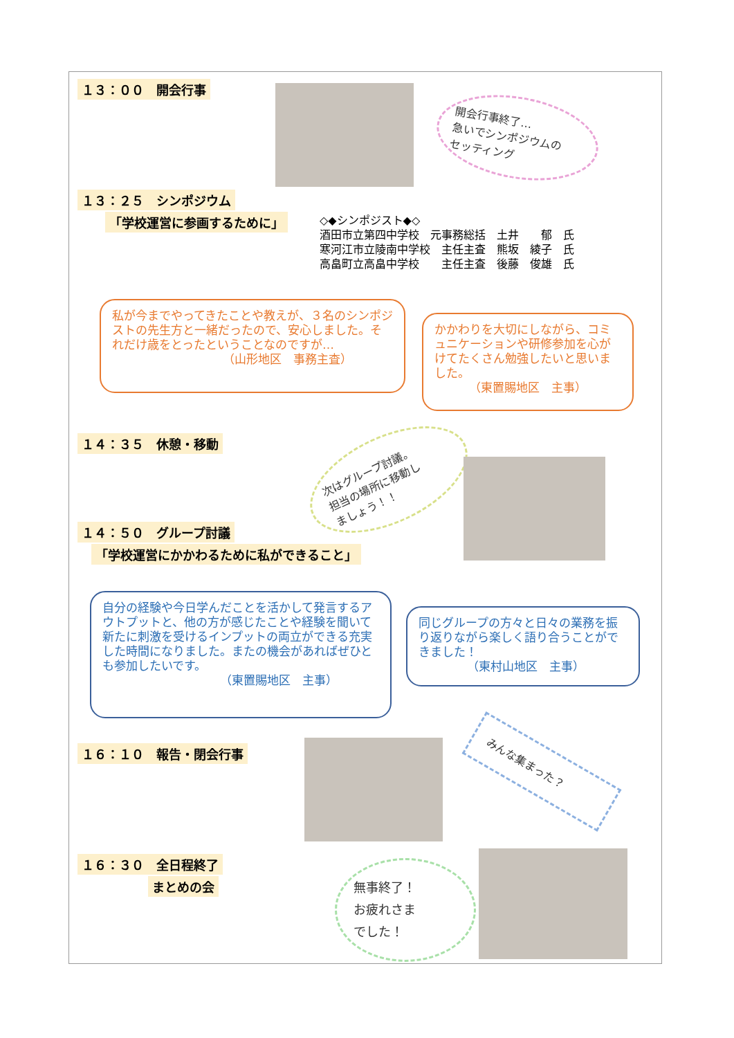１３：００　開会行事
開会行事終了…
急いでシンポジウムの
セッティング
１３：２５　シンポジウム
「学校運営に参画するために」
◇◆シンポジスト◆◇
酒田市立第四中学校　元事務総括　土井　　郁　氏
寒河江市立陵南中学校　主任主査　熊坂　綾子　氏
高畠町立高畠中学校　　主任主査　後藤　俊雄　氏
私が今までやってきたことや教えが、３名のシンポジストの先生方と一緒だったので、安心しました。それだけ歳をとったということなのですが…
（山形地区　事務主査）
かかわりを大切にしながら、コミュニケーションや研修参加を心がけてたくさん勉強したいと思いました。
（東置賜地区　主事）
１４：３５　休憩・移動
次はグループ討議。
担当の場所に移動し
ましょう！！
１４：５０　グループ討議
「学校運営にかかわるために私ができること」
自分の経験や今日学んだことを活かして発言するアウトプットと、他の方が感じたことや経験を聞いて新たに刺激を受けるインプットの両立ができる充実した時間になりました。またの機会があればぜひとも参加したいです。
（東置賜地区　主事）
同じグループの方々と日々の業務を振り返りながら楽しく語り合うことができました！
（東村山地区　主事）
１６：１０　報告・閉会行事 みんな集まった？
１６：３０　全日程終了
まとめの会
無事終了！
お疲れさま
でした！